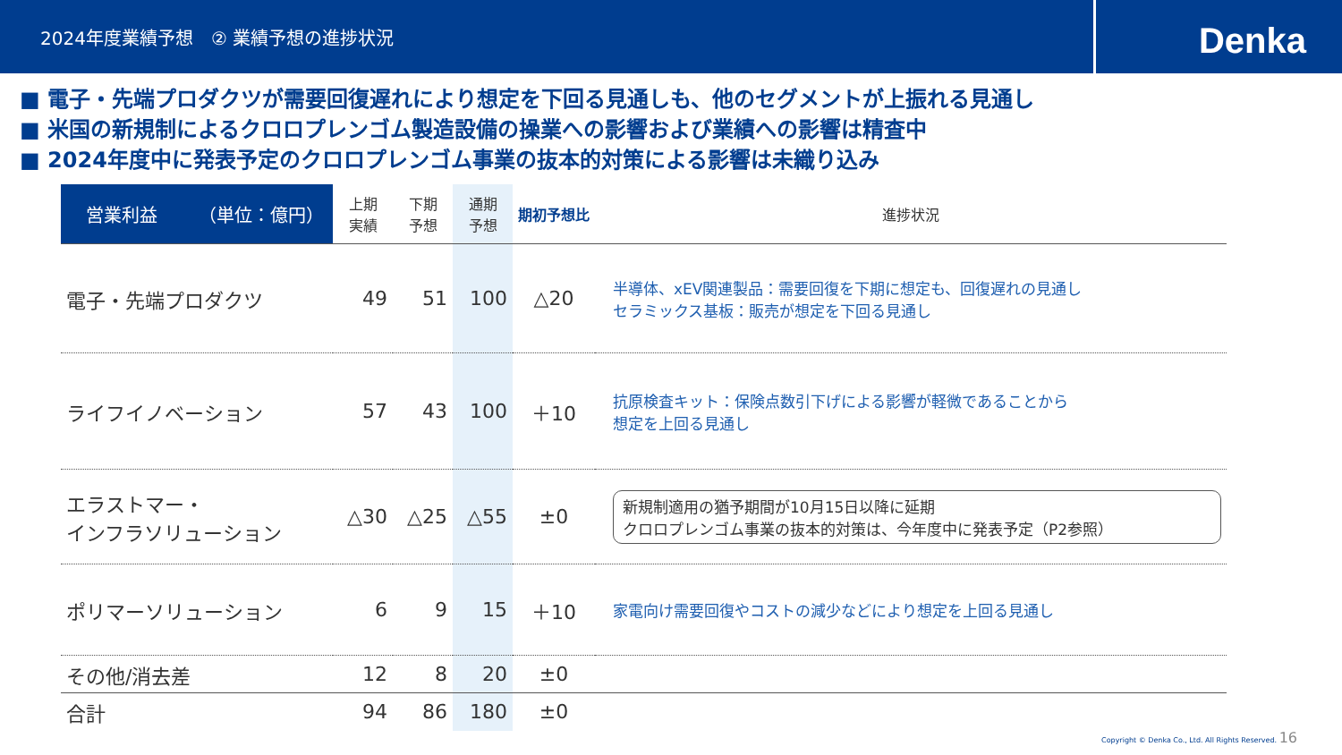2024年度業績予想　② 業績予想の進捗状況
Denka
■ 電子・先端プロダクツが需要回復遅れにより想定を下回る見通しも、他のセグメントが上振れる見通し
■ 米国の新規制によるクロロプレンゴム製造設備の操業への影響および業績への影響は精査中
■ 2024年度中に発表予定のクロロプレンゴム事業の抜本的対策による影響は未織り込み
| 営業利益 （単位：億円） | 上期 実績 | 下期 予想 | 通期 予想 | 期初予想比 | 進捗状況 |
| --- | --- | --- | --- | --- | --- |
| 電子・先端プロダクツ | 49 | 51 | 100 | △20 | 半導体、xEV関連製品：需要回復を下期に想定も、回復遅れの見通し セラミックス基板：販売が想定を下回る見通し |
| ライフイノベーション | 57 | 43 | 100 | ＋10 | 抗原検査キット：保険点数引下げによる影響が軽微であることから 想定を上回る見通し |
| エラストマー・ インフラソリューション | △30 | △25 | △55 | ±0 | 新規制適用の猶予期間が10月15日以降に延期 クロロプレンゴム事業の抜本的対策は、今年度中に発表予定（P2参照） |
| ポリマーソリューション | 6 | 9 | 15 | ＋10 | 家電向け需要回復やコストの減少などにより想定を上回る見通し |
| その他/消去差 | 12 | 8 | 20 | ±0 | |
| 合計 | 94 | 86 | 180 | ±0 | |
Copyright © Denka Co., Ltd. All Rights Reserved. 16